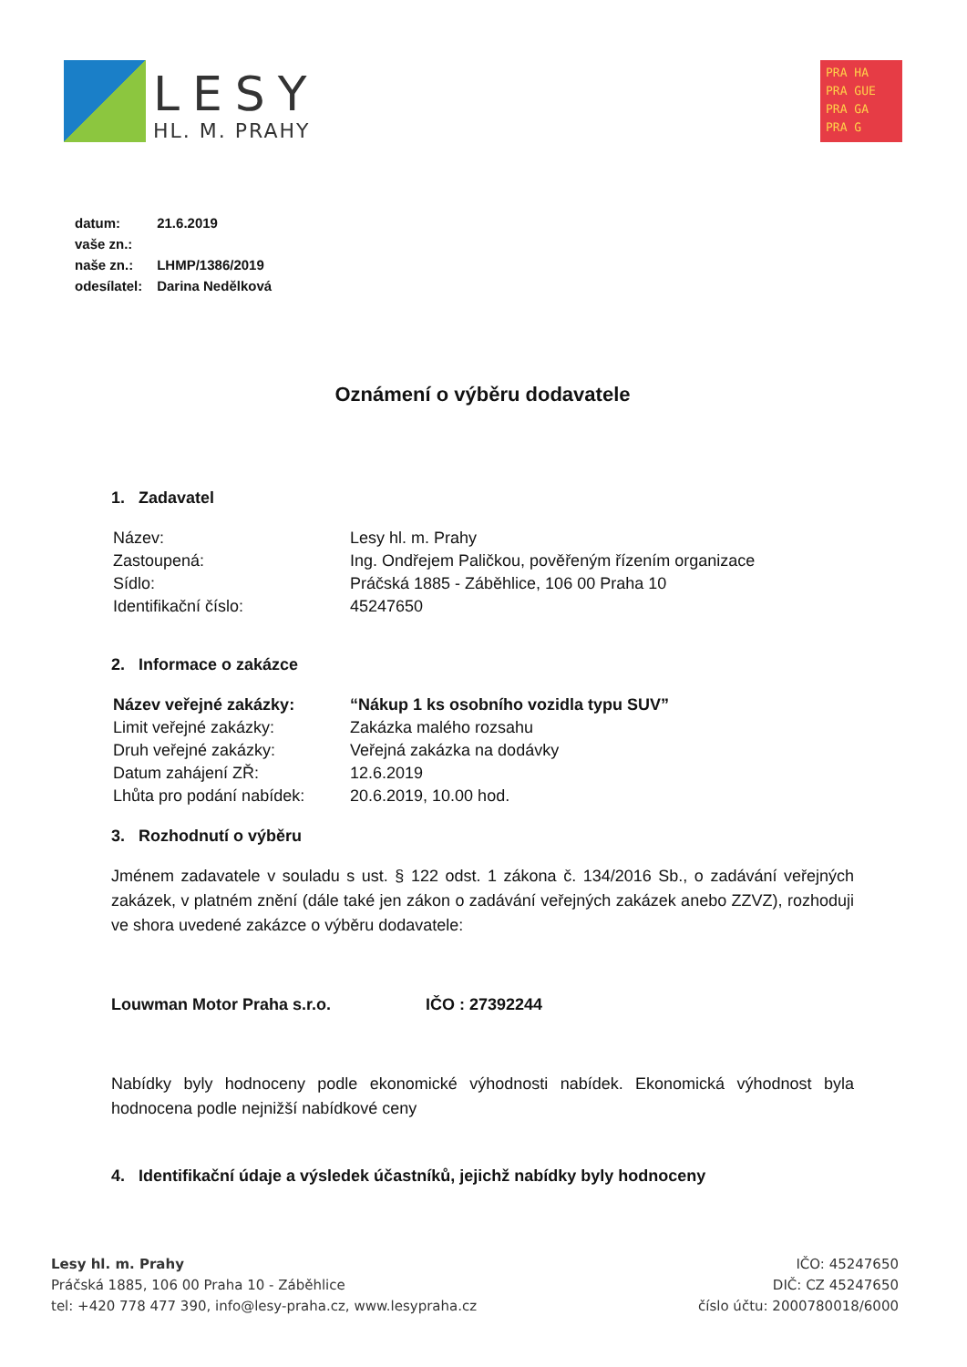LESY
HL. M. PRAHY
PRA HA
PRA GUE
PRA GA
PRA G
| datum: | 21.6.2019 |
| vaše zn.: | |
| naše zn.: | LHMP/1386/2019 |
| odesílatel: | Darina Nedělková |
Oznámení o výběru dodavatele
1. Zadavatel
| Název: | Lesy hl. m. Prahy |
| Zastoupená: | Ing. Ondřejem Paličkou, pověřeným řízením organizace |
| Sídlo: | Práčská 1885 - Záběhlice, 106 00 Praha 10 |
| Identifikační číslo: | 45247650 |
2. Informace o zakázce
| Název veřejné zakázky: | “Nákup 1 ks osobního vozidla typu SUV” |
| Limit veřejné zakázky: | Zakázka malého rozsahu |
| Druh veřejné zakázky: | Veřejná zakázka na dodávky |
| Datum zahájení ZŘ: | 12.6.2019 |
| Lhůta pro podání nabídek: | 20.6.2019, 10.00 hod. |
3. Rozhodnutí o výběru
Jménem zadavatele v souladu s ust. § 122 odst. 1 zákona č. 134/2016 Sb., o zadávání veřejných zakázek, v platném znění (dále také jen zákon o zadávání veřejných zakázek anebo ZZVZ), rozhoduji ve shora uvedené zakázce o výběru dodavatele:
Louwman Motor Praha s.r.o. IČO : 27392244
Nabídky byly hodnoceny podle ekonomické výhodnosti nabídek. Ekonomická výhodnost byla hodnocena podle nejnižší nabídkové ceny
4. Identifikační údaje a výsledek účastníků, jejichž nabídky byly hodnoceny
Lesy hl. m. Prahy
Práčská 1885, 106 00 Praha 10 - Záběhlice
tel: +420 778 477 390, info@lesy-praha.cz, www.lesypraha.cz
IČO: 45247650
DIČ: CZ 45247650
číslo účtu: 2000780018/6000